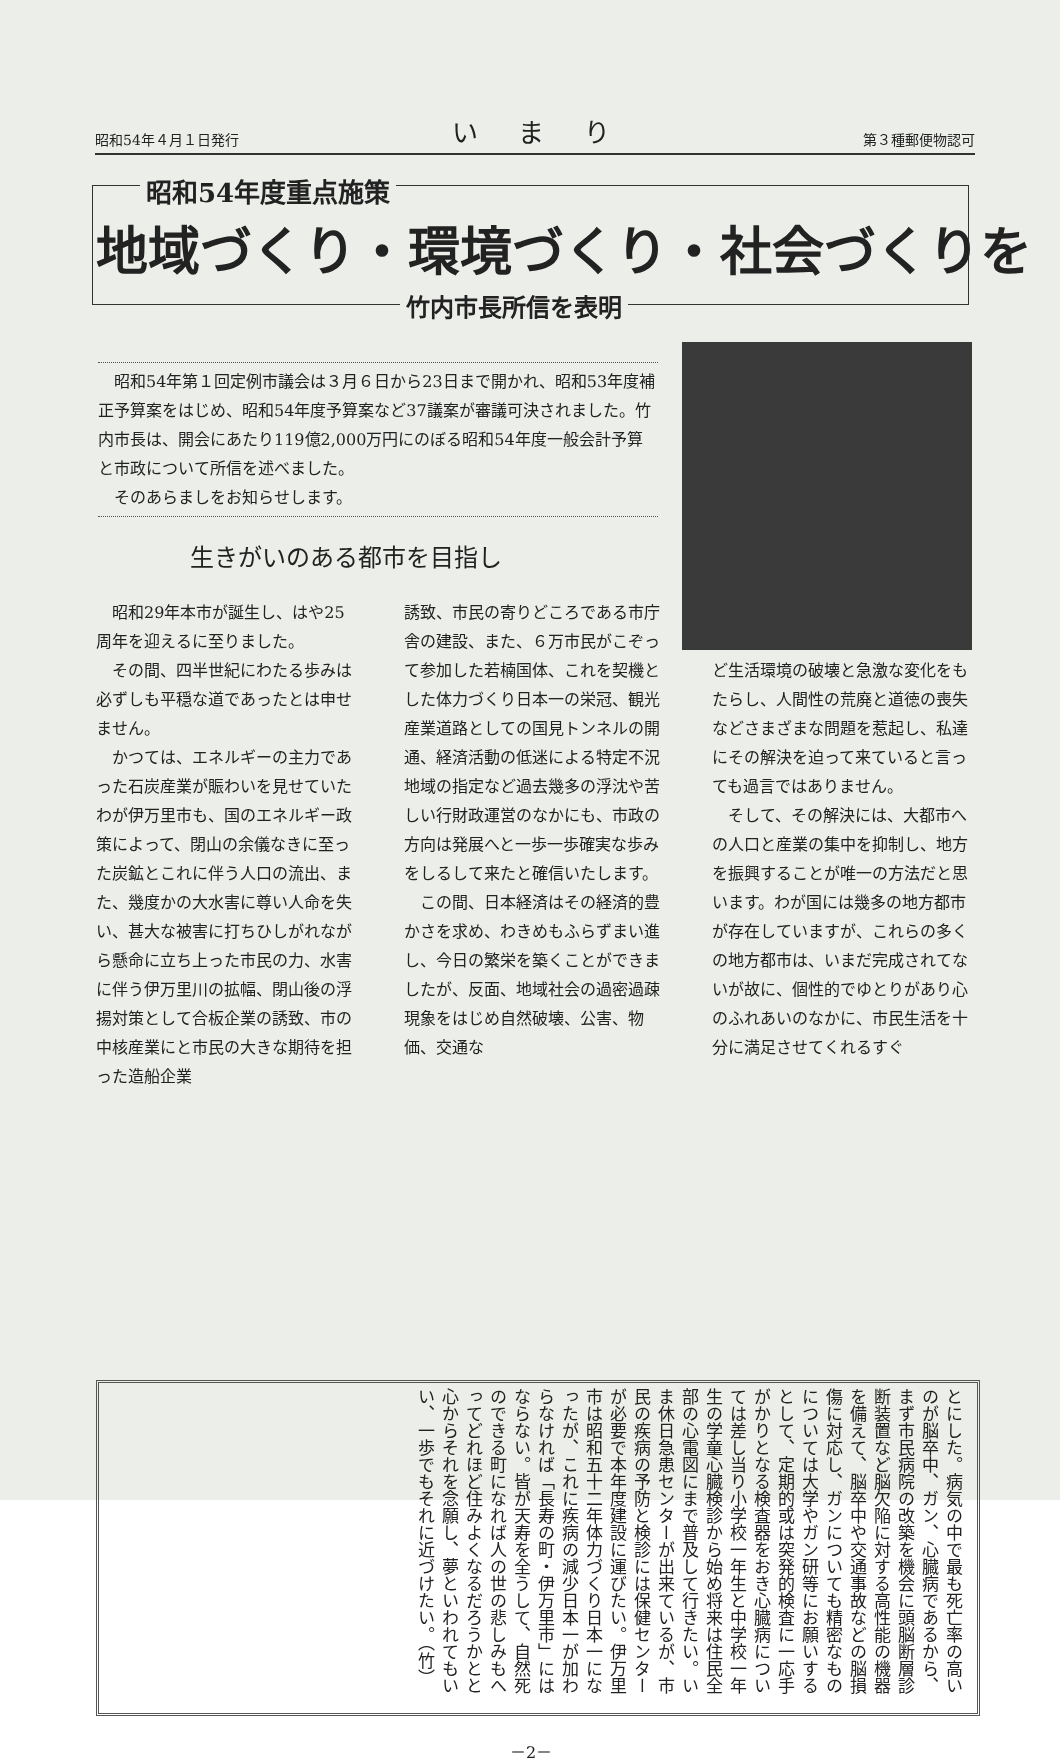昭和54年４月１日発行 いまり 第３種郵便物認可
昭和54年度重点施策
地域づくり・環境づくり・社会づくりを
竹内市長所信を表明
昭和54年第１回定例市議会は３月６日から23日まで開かれ、昭和53年度補正予算案をはじめ、昭和54年度予算案など37議案が審議可決されました。竹内市長は、開会にあたり119億2,000万円にのぼる昭和54年度一般会計予算と市政について所信を述べました。
そのあらましをお知らせします。
生きがいのある都市を目指し
昭和29年本市が誕生し、はや25周年を迎えるに至りました。
その間、四半世紀にわたる歩みは必ずしも平穏な道であったとは申せません。
かつては、エネルギーの主力であった石炭産業が賑わいを見せていたわが伊万里市も、国のエネルギー政策によって、閉山の余儀なきに至った炭鉱とこれに伴う人口の流出、また、幾度かの大水害に尊い人命を失い、甚大な被害に打ちひしがれながら懸命に立ち上った市民の力、水害に伴う伊万里川の拡幅、閉山後の浮揚対策として合板企業の誘致、市の中核産業にと市民の大きな期待を担った造船企業
誘致、市民の寄りどころである市庁舎の建設、また、６万市民がこぞって参加した若楠国体、これを契機とした体力づくり日本一の栄冠、観光産業道路としての国見トンネルの開通、経済活動の低迷による特定不況地域の指定など過去幾多の浮沈や苦しい行財政運営のなかにも、市政の方向は発展へと一歩一歩確実な歩みをしるして来たと確信いたします。
この間、日本経済はその経済的豊かさを求め、わきめもふらずまい進し、今日の繁栄を築くことができましたが、反面、地域社会の過密過疎現象をはじめ自然破壊、公害、物価、交通な
ど生活環境の破壊と急激な変化をもたらし、人間性の荒廃と道徳の喪失などさまざまな問題を惹起し、私達にその解決を迫って来ていると言っても過言ではありません。
そして、その解決には、大都市への人口と産業の集中を抑制し、地方を振興することが唯一の方法だと思います。わが国には幾多の地方都市が存在していますが、これらの多くの地方都市は、いまだ完成されてないが故に、個性的でゆとりがあり心のふれあいのなかに、市民生活を十分に満足させてくれるすぐ
とにした。病気の中で最も死亡率の高いのが脳卒中、ガン、心臓病であるから、まず市民病院の改築を機会に頭脳断層診断装置など脳欠陥に対する高性能の機器を備えて、脳卒中や交通事故などの脳損傷に対応し、ガンについても精密なものについては大学やガン研等にお願いするとして、定期的或は突発的検査に一応手がかりとなる検査器をおき心臓病については差し当り小学校一年生と中学校一年生の学童心臓検診から始め将来は住民全部の心電図にまで普及して行きたい。いま休日急患センターが出来ているが、市民の疾病の予防と検診には保健センターが必要で本年度建設に運びたい。伊万里市は昭和五十二年体力づくり日本一になったが、これに疾病の減少日本一が加わらなければ「長寿の町・伊万里市」にはならない。皆が天寿を全うして、自然死のできる町になれば人の世の悲しみもへってどれほど住みよくなるだろうかとと心からそれを念願し、夢といわれてもいい、一歩でもそれに近づけたい。（竹）
－2－